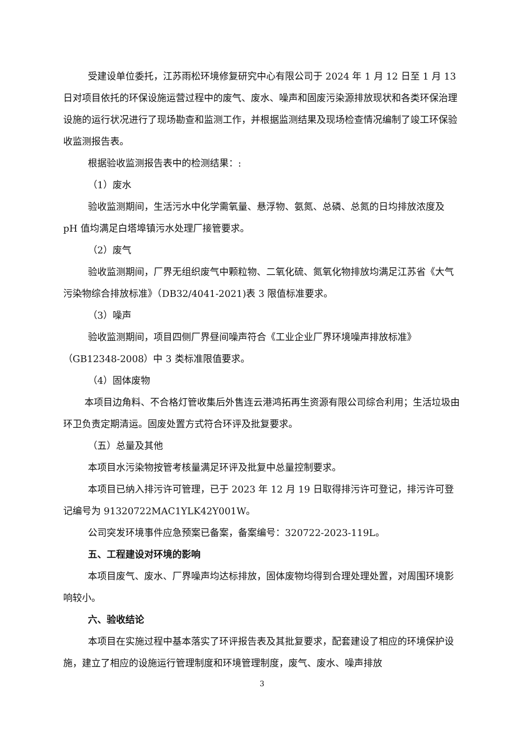受建设单位委托，江苏雨松环境修复研究中心有限公司于 2024 年 1 月 12 日至 1 月 13 日对项目依托的环保设施运营过程中的废气、废水、噪声和固废污染源排放现状和各类环保治理设施的运行状况进行了现场勘查和监测工作，并根据监测结果及现场检查情况编制了竣工环保验收监测报告表。
根据验收监测报告表中的检测结果：:
（1）废水
验收监测期间，生活污水中化学需氧量、悬浮物、氨氮、总磷、总氮的日均排放浓度及 pH 值均满足白塔埠镇污水处理厂接管要求。
（2）废气
验收监测期间，厂界无组织废气中颗粒物、二氧化硫、氮氧化物排放均满足江苏省《大气污染物综合排放标准》（DB32/4041-2021)表 3 限值标准要求。
（3）噪声
验收监测期间，项目四侧厂界昼间噪声符合《工业企业厂界环境噪声排放标准》（GB12348-2008）中 3 类标准限值要求。
（4）固体废物
本项目边角料、不合格灯管收集后外售连云港鸿拓再生资源有限公司综合利用；生活垃圾由环卫负责定期清运。固废处置方式符合环评及批复要求。
（五）总量及其他
本项目水污染物按管考核量满足环评及批复中总量控制要求。
本项目已纳入排污许可管理，已于 2023 年 12 月 19 日取得排污许可登记，排污许可登记编号为 91320722MAC1YLK42Y001W。
公司突发环境事件应急预案已备案，备案编号：320722-2023-119L。
五、工程建设对环境的影响
本项目废气、废水、厂界噪声均达标排放，固体废物均得到合理处理处置，对周围环境影响较小。
六、验收结论
本项目在实施过程中基本落实了环评报告表及其批复要求，配套建设了相应的环境保护设施，建立了相应的设施运行管理制度和环境管理制度，废气、废水、噪声排放
3